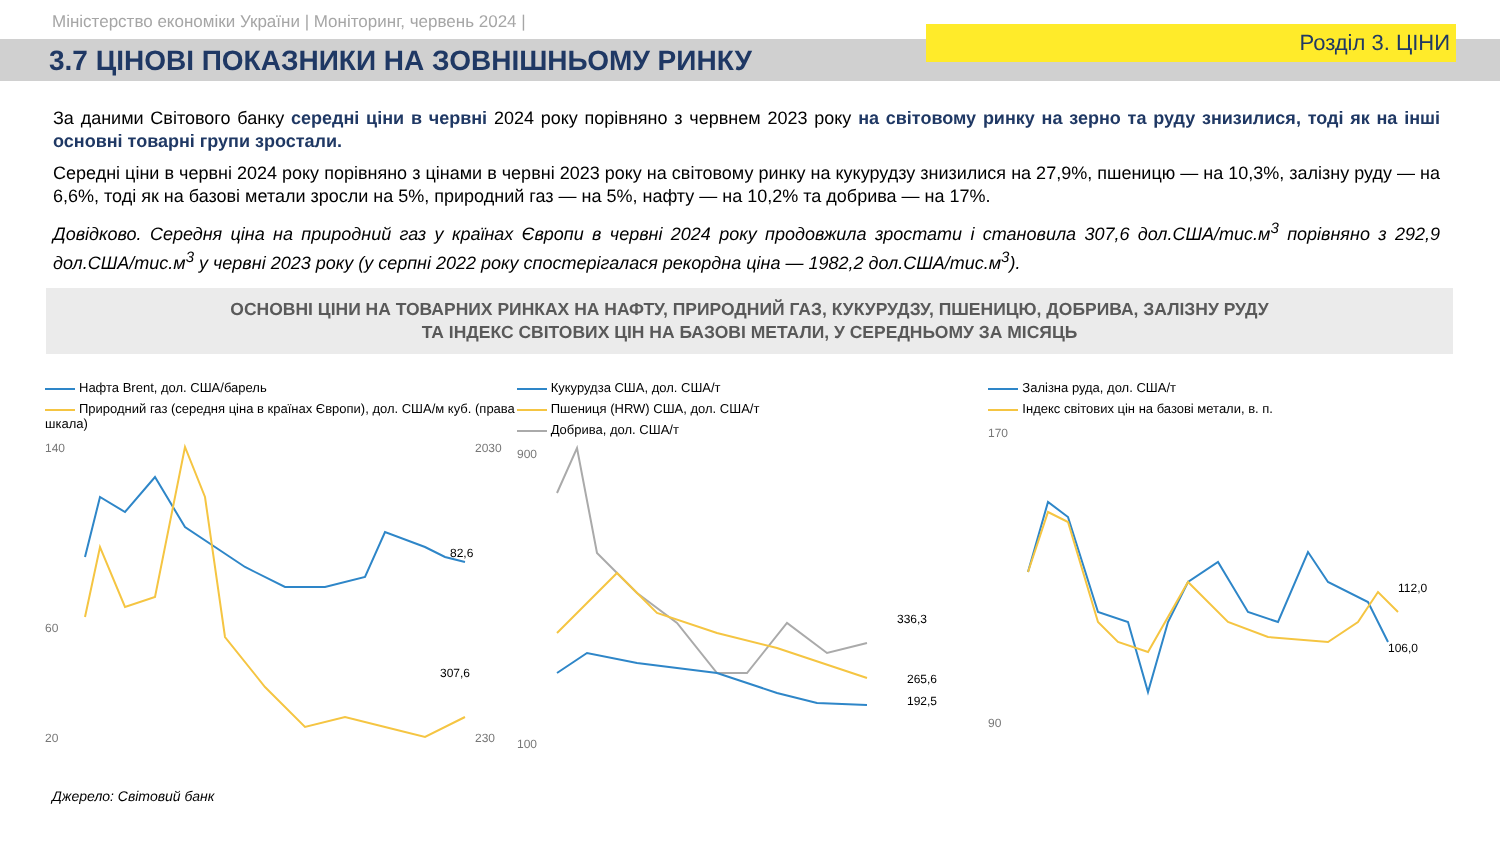Міністерство економіки України | Моніторинг, червень 2024 |
3.7 ЦІНОВІ ПОКАЗНИКИ НА ЗОВНІШНЬОМУ РИНКУ
Розділ 3. ЦІНИ
За даними Світового банку середні ціни в червні 2024 року порівняно з червнем 2023 року на світовому ринку на зерно та руду знизилися, тоді як на інші основні товарні групи зростали.
Середні ціни в червні 2024 року порівняно з цінами в червні 2023 року на світовому ринку на кукурудзу знизилися на 27,9%, пшеницю — на 10,3%, залізну руду — на 6,6%, тоді як на базові метали зросли на 5%, природний газ — на 5%, нафту — на 10,2% та добрива — на 17%.
Довідково. Середня ціна на природний газ у країнах Європи в червні 2024 року продовжила зростати і становила 307,6 дол.США/тис.м<sup>3</sup> порівняно з 292,9 дол.США/тис.м<sup>3</sup> у червні 2023 року (у серпні 2022 року спостерігалася рекордна ціна — 1982,2 дол.США/тис.м<sup>3</sup>).
ОСНОВНІ ЦІНИ НА ТОВАРНИХ РИНКАХ НА НАФТУ, ПРИРОДНИЙ ГАЗ, КУКУРУДЗУ, ПШЕНИЦЮ, ДОБРИВА, ЗАЛІЗНУ РУДУ
ТА ІНДЕКС СВІТОВИХ ЦІН НА БАЗОВІ МЕТАЛИ, У СЕРЕДНЬОМУ ЗА МІСЯЦЬ
Нафта Brent, дол. США/барель
Природний газ (середня ціна в країнах Європи), дол. США/м куб. (права шкала)
140
60
20
2030
230
82,6
307,6
Кукурудза США, дол. США/т
Пшениця (HRW) США, дол. США/т
Добрива, дол. США/т
900
100
336,3
265,6
192,5
Залізна руда, дол. США/т
Індекс світових цін на базові метали, в. п.
170
90
112,0
106,0
Джерело: Світовий банк